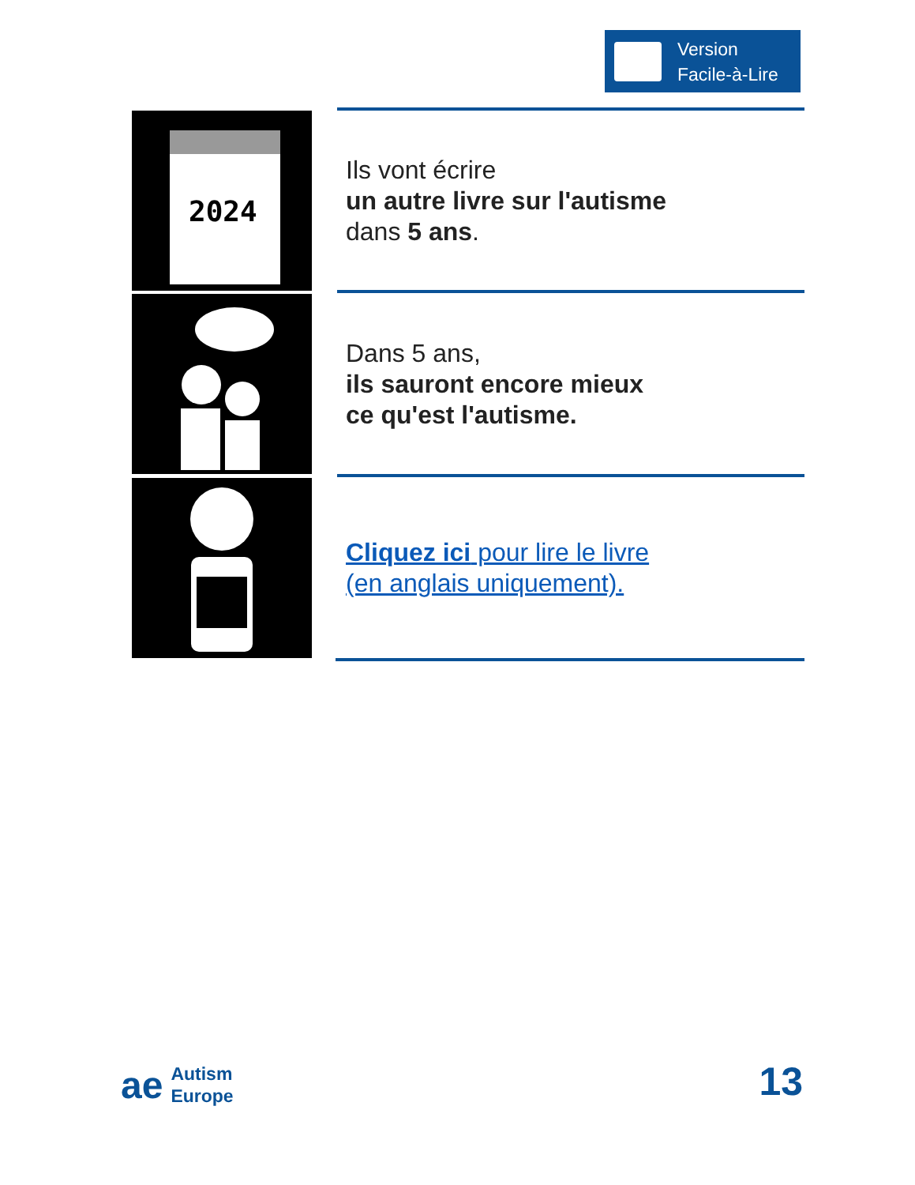Version
Facile-à-Lire
2024
Ils vont écrire
un autre livre sur l'autisme
dans 5 ans.
Dans 5 ans,
ils sauront encore mieux
ce qu'est l'autisme.
Cliquez ici pour lire le livre
(en anglais uniquement).
ae
Autism
Europe
13